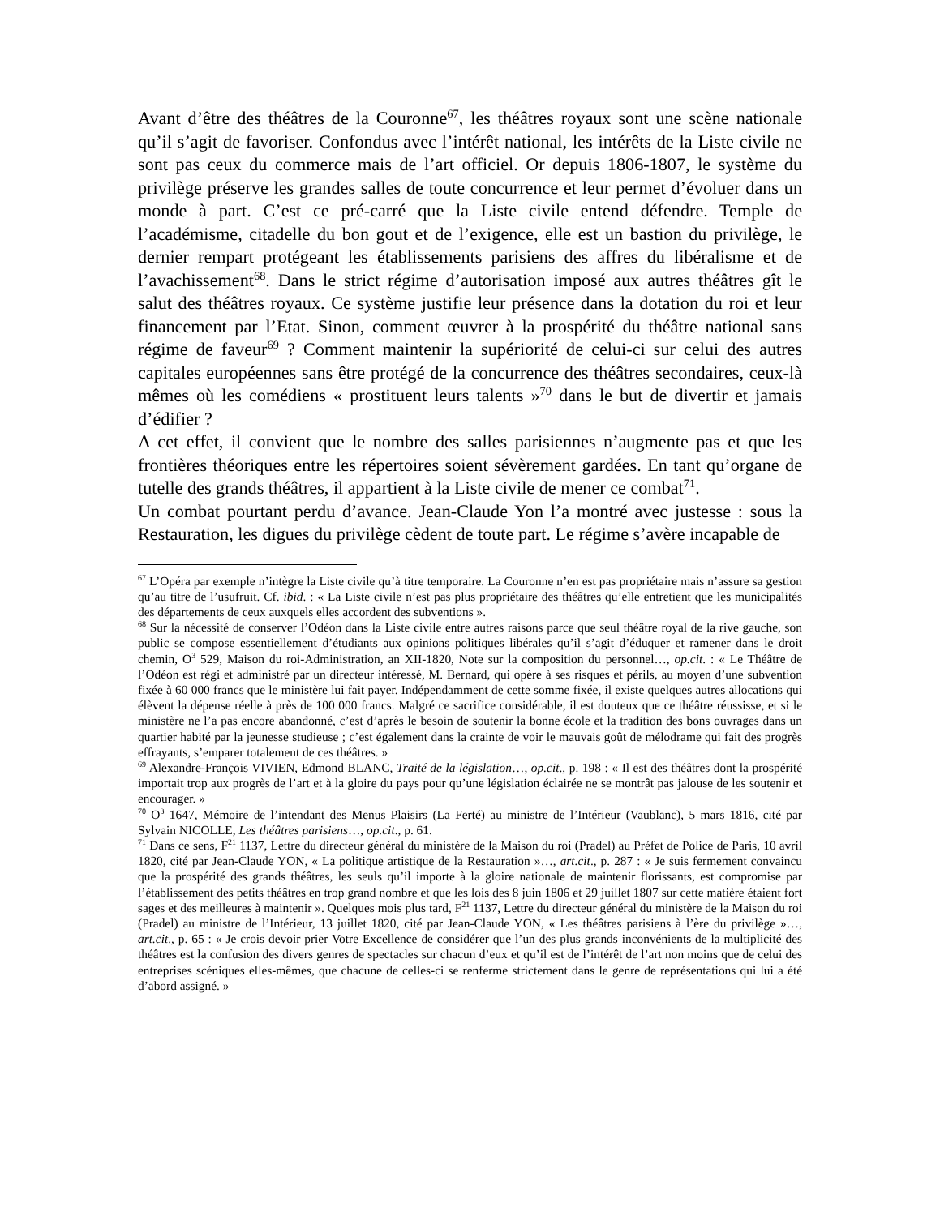Avant d’être des théâtres de la Couronne<sup>67</sup>, les théâtres royaux sont une scène nationale qu’il s’agit de favoriser. Confondus avec l’intérêt national, les intérêts de la Liste civile ne sont pas ceux du commerce mais de l’art officiel. Or depuis 1806-1807, le système du privilège préserve les grandes salles de toute concurrence et leur permet d’évoluer dans un monde à part. C’est ce pré-carré que la Liste civile entend défendre. Temple de l’académisme, citadelle du bon gout et de l’exigence, elle est un bastion du privilège, le dernier rempart protégeant les établissements parisiens des affres du libéralisme et de l’avachissement<sup>68</sup>. Dans le strict régime d’autorisation imposé aux autres théâtres gît le salut des théâtres royaux. Ce système justifie leur présence dans la dotation du roi et leur financement par l’Etat. Sinon, comment œuvrer à la prospérité du théâtre national sans régime de faveur<sup>69</sup> ? Comment maintenir la supériorité de celui-ci sur celui des autres capitales européennes sans être protégé de la concurrence des théâtres secondaires, ceux-là mêmes où les comédiens « prostituent leurs talents »<sup>70</sup> dans le but de divertir et jamais d’édifier ?
A cet effet, il convient que le nombre des salles parisiennes n’augmente pas et que les frontières théoriques entre les répertoires soient sévèrement gardées. En tant qu’organe de tutelle des grands théâtres, il appartient à la Liste civile de mener ce combat<sup>71</sup>.
Un combat pourtant perdu d’avance. Jean-Claude Yon l’a montré avec justesse : sous la Restauration, les digues du privilège cèdent de toute part. Le régime s’avère incapable de
<sup>67</sup> L’Opéra par exemple n’intègre la Liste civile qu’à titre temporaire. La Couronne n’en est pas propriétaire mais n’assure sa gestion qu’au titre de l’usufruit. Cf. ibid. : « La Liste civile n’est pas plus propriétaire des théâtres qu’elle entretient que les municipalités des départements de ceux auxquels elles accordent des subventions ».
<sup>68</sup> Sur la nécessité de conserver l’Odéon dans la Liste civile entre autres raisons parce que seul théâtre royal de la rive gauche, son public se compose essentiellement d’étudiants aux opinions politiques libérales qu’il s’agit d’éduquer et ramener dans le droit chemin, O<sup>3</sup> 529, Maison du roi-Administration, an XII-1820, Note sur la composition du personnel…, op.cit. : « Le Théâtre de l’Odéon est régi et administré par un directeur intéressé, M. Bernard, qui opère à ses risques et périls, au moyen d’une subvention fixée à 60 000 francs que le ministère lui fait payer. Indépendamment de cette somme fixée, il existe quelques autres allocations qui élèvent la dépense réelle à près de 100 000 francs. Malgré ce sacrifice considérable, il est douteux que ce théâtre réussisse, et si le ministère ne l’a pas encore abandonné, c’est d’après le besoin de soutenir la bonne école et la tradition des bons ouvrages dans un quartier habité par la jeunesse studieuse ; c’est également dans la crainte de voir le mauvais goût de mélodrame qui fait des progrès effrayants, s’emparer totalement de ces théâtres. »
<sup>69</sup> Alexandre-François VIVIEN, Edmond BLANC, Traité de la législation…, op.cit., p. 198 : « Il est des théâtres dont la prospérité importait trop aux progrès de l’art et à la gloire du pays pour qu’une législation éclairée ne se montrât pas jalouse de les soutenir et encourager. »
<sup>70</sup> O<sup>3</sup> 1647, Mémoire de l’intendant des Menus Plaisirs (La Ferté) au ministre de l’Intérieur (Vaublanc), 5 mars 1816, cité par Sylvain NICOLLE, Les théâtres parisiens…, op.cit., p. 61.
<sup>71</sup> Dans ce sens, F<sup>21</sup> 1137, Lettre du directeur général du ministère de la Maison du roi (Pradel) au Préfet de Police de Paris, 10 avril 1820, cité par Jean-Claude YON, « La politique artistique de la Restauration »…, art.cit., p. 287 : « Je suis fermement convaincu que la prospérité des grands théâtres, les seuls qu’il importe à la gloire nationale de maintenir florissants, est compromise par l’établissement des petits théâtres en trop grand nombre et que les lois des 8 juin 1806 et 29 juillet 1807 sur cette matière étaient fort sages et des meilleures à maintenir ». Quelques mois plus tard, F<sup>21</sup> 1137, Lettre du directeur général du ministère de la Maison du roi (Pradel) au ministre de l’Intérieur, 13 juillet 1820, cité par Jean-Claude YON, « Les théâtres parisiens à l’ère du privilège »…, art.cit., p. 65 : « Je crois devoir prier Votre Excellence de considérer que l’un des plus grands inconvénients de la multiplicité des théâtres est la confusion des divers genres de spectacles sur chacun d’eux et qu’il est de l’intérêt de l’art non moins que de celui des entreprises scéniques elles-mêmes, que chacune de celles-ci se renferme strictement dans le genre de représentations qui lui a été d’abord assigné. »